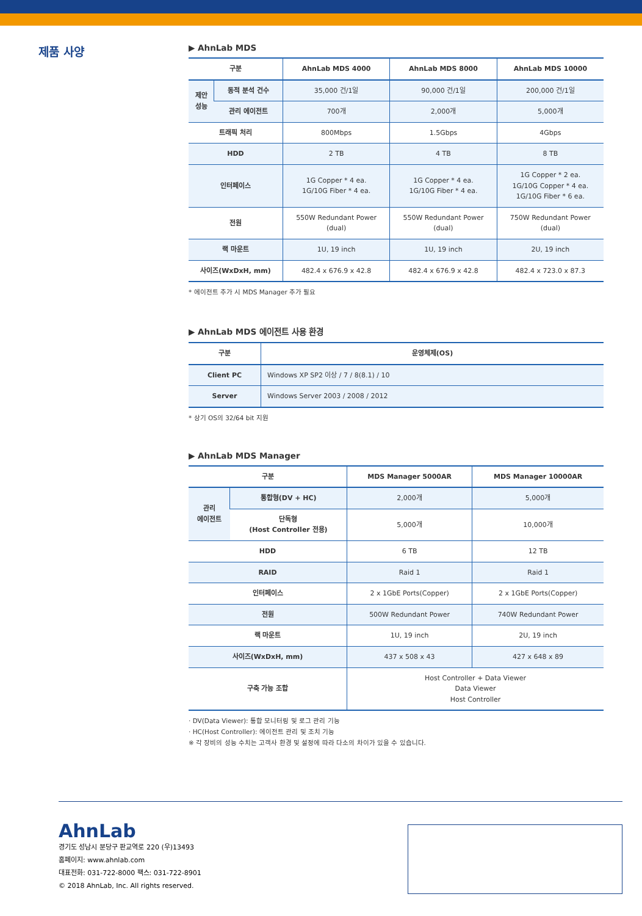제품 사양
▶ AhnLab MDS
| 구분 | | AhnLab MDS 4000 | AhnLab MDS 8000 | AhnLab MDS 10000 |
| --- | --- | --- | --- | --- |
| 제안 성능 | 동적 분석 건수 | 35,000 건/1일 | 90,000 건/1일 | 200,000 건/1일 |
| | 관리 에이전트 | 700개 | 2,000개 | 5,000개 |
| 트래픽 처리 | | 800Mbps | 1.5Gbps | 4Gbps |
| HDD | | 2 TB | 4 TB | 8 TB |
| 인터페이스 | | 1G Copper * 4 ea. 1G/10G Fiber * 4 ea. | 1G Copper * 4 ea. 1G/10G Fiber * 4 ea. | 1G Copper * 2 ea. 1G/10G Copper * 4 ea. 1G/10G Fiber * 6 ea. |
| 전원 | | 550W Redundant Power (dual) | 550W Redundant Power (dual) | 750W Redundant Power (dual) |
| 랙 마운트 | | 1U, 19 inch | 1U, 19 inch | 2U, 19 inch |
| 사이즈(WxDxH, mm) | | 482.4 x 676.9 x 42.8 | 482.4 x 676.9 x 42.8 | 482.4 x 723.0 x 87.3 |
* 에이전트 추가 시 MDS Manager 추가 필요
▶ AhnLab MDS 에이전트 사용 환경
| 구분 | 운영체제(OS) |
| --- | --- |
| Client PC | Windows XP SP2 이상 / 7 / 8(8.1) / 10 |
| Server | Windows Server 2003 / 2008 / 2012 |
* 상기 OS의 32/64 bit 지원
▶ AhnLab MDS Manager
| 구분 | | MDS Manager 5000AR | MDS Manager 10000AR |
| --- | --- | --- | --- |
| 관리 에이전트 | 통합형(DV + HC) | 2,000개 | 5,000개 |
| | 단독형 (Host Controller 전용) | 5,000개 | 10,000개 |
| HDD | | 6 TB | 12 TB |
| RAID | | Raid 1 | Raid 1 |
| 인터페이스 | | 2 x 1GbE Ports(Copper) | 2 x 1GbE Ports(Copper) |
| 전원 | | 500W Redundant Power | 740W Redundant Power |
| 랙 마운트 | | 1U, 19 inch | 2U, 19 inch |
| 사이즈(WxDxH, mm) | | 437 x 508 x 43 | 427 x 648 x 89 |
| 구축 가능 조합 | | Host Controller + Data Viewer Data Viewer Host Controller | |
· DV(Data Viewer): 통합 모니터링 및 로그 관리 기능
· HC(Host Controller): 에이전트 관리 및 조치 기능
※ 각 장비의 성능 수치는 고객사 환경 및 설정에 따라 다소의 차이가 있을 수 있습니다.
AhnLab
경기도 성남시 분당구 판교역로 220 (우)13493
홈페이지: www.ahnlab.com
대표전화: 031-722-8000 팩스: 031-722-8901
© 2018 AhnLab, Inc. All rights reserved.